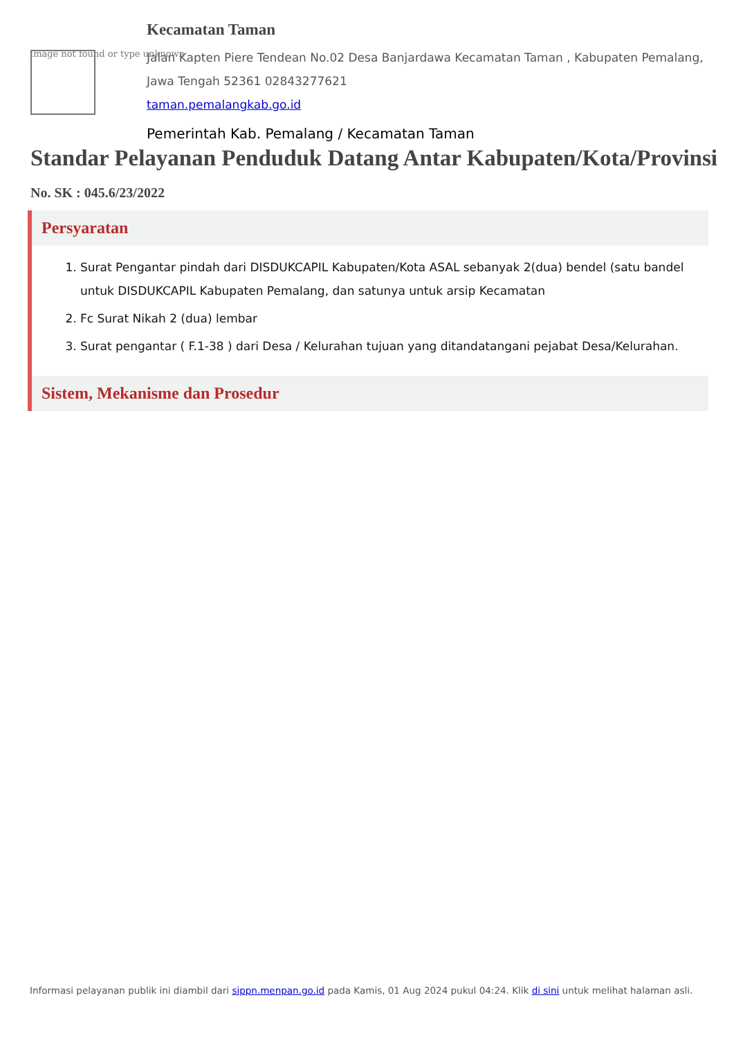Image not found or type unknown
Kecamatan Taman
Jalan Kapten Piere Tendean No.02 Desa Banjardawa Kecamatan Taman , Kabupaten Pemalang, Jawa Tengah 52361 02843277621
taman.pemalangkab.go.id
Pemerintah Kab. Pemalang / Kecamatan Taman
Standar Pelayanan Penduduk Datang Antar Kabupaten/Kota/Provinsi
No. SK : 045.6/23/2022
Persyaratan
1. Surat Pengantar pindah dari DISDUKCAPIL Kabupaten/Kota ASAL sebanyak 2(dua) bendel (satu bandel untuk DISDUKCAPIL Kabupaten Pemalang, dan satunya untuk arsip Kecamatan
2. Fc Surat Nikah 2 (dua) lembar
3. Surat pengantar ( F.1-38 ) dari Desa / Kelurahan tujuan yang ditandatangani pejabat Desa/Kelurahan.
Sistem, Mekanisme dan Prosedur
Informasi pelayanan publik ini diambil dari sippn.menpan.go.id pada Kamis, 01 Aug 2024 pukul 04:24. Klik di sini untuk melihat halaman asli.